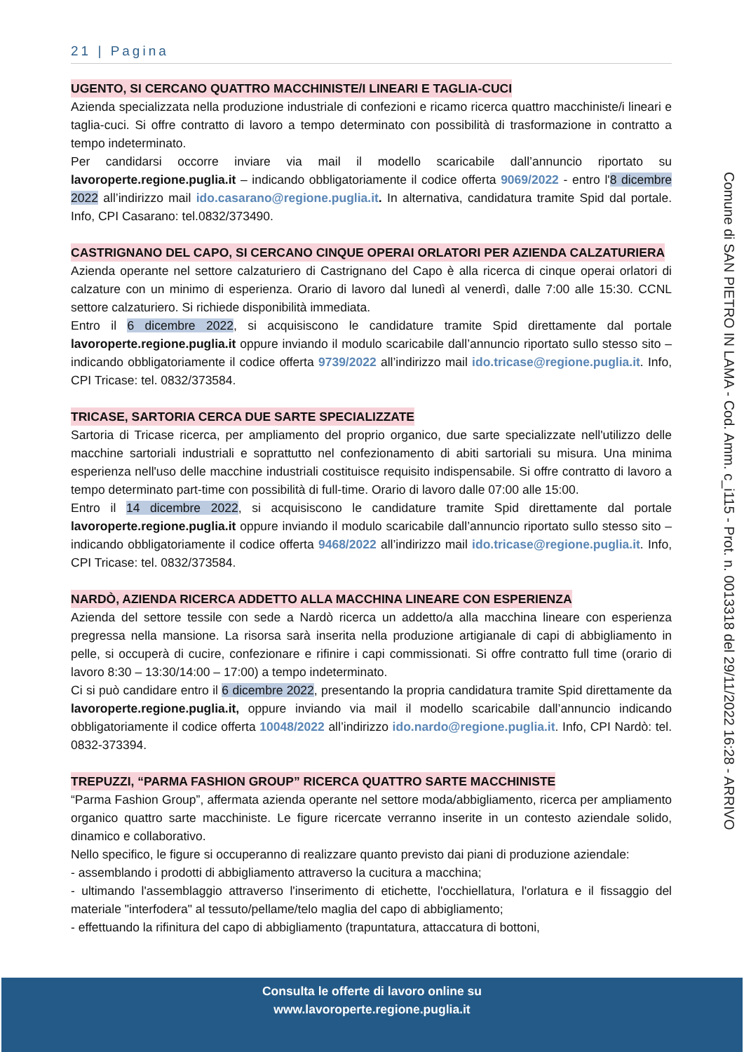21 | Pagina
UGENTO, SI CERCANO QUATTRO MACCHINISTE/I LINEARI E TAGLIA-CUCI
Azienda specializzata nella produzione industriale di confezioni e ricamo ricerca quattro macchiniste/i lineari e taglia-cuci. Si offre contratto di lavoro a tempo determinato con possibilità di trasformazione in contratto a tempo indeterminato.
Per candidarsi occorre inviare via mail il modello scaricabile dall’annuncio riportato su lavoroperte.regione.puglia.it – indicando obbligatoriamente il codice offerta 9069/2022 - entro l'8 dicembre 2022 all’indirizzo mail ido.casarano@regione.puglia.it. In alternativa, candidatura tramite Spid dal portale. Info, CPI Casarano: tel.0832/373490.
CASTRIGNANO DEL CAPO, SI CERCANO CINQUE OPERAI ORLATORI PER AZIENDA CALZATURIERA
Azienda operante nel settore calzaturiero di Castrignano del Capo è alla ricerca di cinque operai orlatori di calzature con un minimo di esperienza. Orario di lavoro dal lunedì al venerdì, dalle 7:00 alle 15:30. CCNL settore calzaturiero. Si richiede disponibilità immediata.
Entro il 6 dicembre 2022, si acquisiscono le candidature tramite Spid direttamente dal portale lavoroperte.regione.puglia.it oppure inviando il modulo scaricabile dall’annuncio riportato sullo stesso sito – indicando obbligatoriamente il codice offerta 9739/2022 all’indirizzo mail ido.tricase@regione.puglia.it. Info, CPI Tricase: tel. 0832/373584.
TRICASE, SARTORIA CERCA DUE SARTE SPECIALIZZATE
Sartoria di Tricase ricerca, per ampliamento del proprio organico, due sarte specializzate nell'utilizzo delle macchine sartoriali industriali e soprattutto nel confezionamento di abiti sartoriali su misura. Una minima esperienza nell'uso delle macchine industriali costituisce requisito indispensabile. Si offre contratto di lavoro a tempo determinato part-time con possibilità di full-time. Orario di lavoro dalle 07:00 alle 15:00.
Entro il 14 dicembre 2022, si acquisiscono le candidature tramite Spid direttamente dal portale lavoroperte.regione.puglia.it oppure inviando il modulo scaricabile dall’annuncio riportato sullo stesso sito – indicando obbligatoriamente il codice offerta 9468/2022 all’indirizzo mail ido.tricase@regione.puglia.it. Info, CPI Tricase: tel. 0832/373584.
NARDÒ, AZIENDA RICERCA ADDETTO ALLA MACCHINA LINEARE CON ESPERIENZA
Azienda del settore tessile con sede a Nardò ricerca un addetto/a alla macchina lineare con esperienza pregressa nella mansione. La risorsa sarà inserita nella produzione artigianale di capi di abbigliamento in pelle, si occuperà di cucire, confezionare e rifinire i capi commissionati. Si offre contratto full time (orario di lavoro 8:30 – 13:30/14:00 – 17:00) a tempo indeterminato.
Ci si può candidare entro il 6 dicembre 2022, presentando la propria candidatura tramite Spid direttamente da lavoroperte.regione.puglia.it, oppure inviando via mail il modello scaricabile dall’annuncio indicando obbligatoriamente il codice offerta 10048/2022 all’indirizzo ido.nardo@regione.puglia.it. Info, CPI Nardò: tel. 0832-373394.
TREPUZZI, “PARMA FASHION GROUP” RICERCA QUATTRO SARTE MACCHINISTE
“Parma Fashion Group”, affermata azienda operante nel settore moda/abbigliamento, ricerca per ampliamento organico quattro sarte macchiniste. Le figure ricercate verranno inserite in un contesto aziendale solido, dinamico e collaborativo.
Nello specifico, le figure si occuperanno di realizzare quanto previsto dai piani di produzione aziendale:
- assemblando i prodotti di abbigliamento attraverso la cucitura a macchina;
- ultimando l'assemblaggio attraverso l'inserimento di etichette, l'occhiellatura, l'orlatura e il fissaggio del materiale "interfodera" al tessuto/pellame/telo maglia del capo di abbigliamento;
- effettuando la rifinitura del capo di abbigliamento (trapuntatura, attaccatura di bottoni,
Comune di SAN PIETRO IN LAMA - Cod. Amm. c_i115 - Prot. n. 0013318 del 29/11/2022 16:28 - ARRIVO
Consulta le offerte di lavoro online su
www.lavoroperte.regione.puglia.it